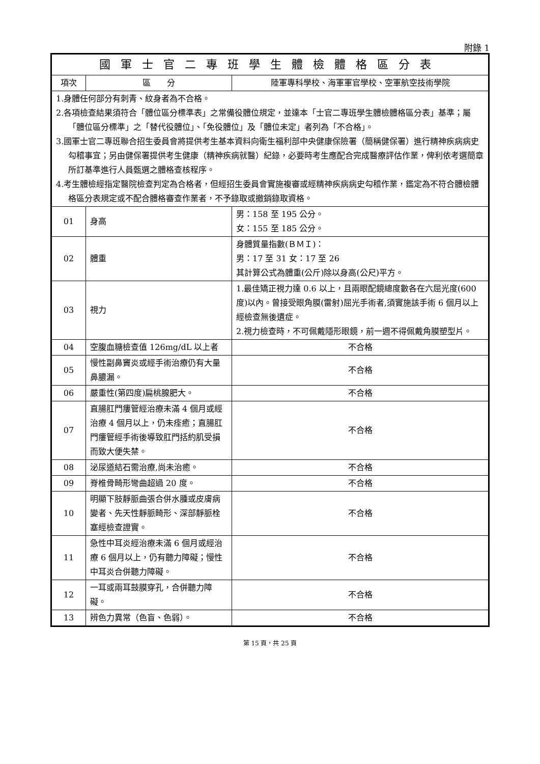附錄 1
| 國軍士官二專班學生體檢體格區分表 | | |
| --- | --- | --- |
| 項次 | 區 分 | 陸軍專科學校、海軍軍官學校、空軍航空技術學院 |
| 1.身體任何部分有刺青、紋身者為不合格。 2.各項檢查結果須符合「體位區分標準表」之常備役體位規定，並達本「士官二專班學生體檢體格區分表」基準；屬「體位區分標準」之「替代役體位」、「免役體位」及「體位未定」者列為「不合格」。 3.國軍士官二專班聯合招生委員會將提供考生基本資料向衛生福利部中央健康保險署（簡稱健保署）進行精神疾病病史勾稽事宜；另由健保署提供考生健康（精神疾病就醫）紀錄，必要時考生應配合完成醫療評估作業，俾利依考選簡章所訂基準進行人員甄選之體格查核程序。 4.考生體檢經指定醫院檢查判定為合格者，但經招生委員會實施複審或經精神疾病病史勾稽作業，鑑定為不符合體檢體格區分表規定或不配合體格審查作業者，不予錄取或撤銷錄取資格。 | | |
| 01 | 身高 | 男：158 至 195 公分。 女：155 至 185 公分。 |
| 02 | 體重 | 身體質量指數(ＢＭＩ)： 男：17 至 31 女：17 至 26 其計算公式為體重(公斤)除以身高(公尺)平方。 |
| 03 | 視力 | 1.最佳矯正視力達 0.6 以上，且兩眼配鏡總度數各在六屈光度(600 度)以內。曾接受眼角膜(雷射)屈光手術者,須實施該手術 6 個月以上經檢查無後遺症。 2.視力檢查時，不可佩戴隱形眼鏡，前一週不得佩戴角膜塑型片。 |
| 04 | 空腹血糖檢查值 126mg/dL 以上者 | 不合格 |
| 05 | 慢性副鼻竇炎或經手術治療仍有大量鼻膿漏。 | 不合格 |
| 06 | 嚴重性(第四度)扁桃腺肥大。 | 不合格 |
| 07 | 直腸肛門瘻管經治療未滿 4 個月或經治療 4 個月以上，仍未痊癒；直腸肛門瘻管經手術後導致肛門括約肌受損而致大便失禁。 | 不合格 |
| 08 | 泌尿道結石需治療,尚未治癒。 | 不合格 |
| 09 | 脊椎骨畸形彎曲超過 20 度。 | 不合格 |
| 10 | 明顯下肢靜脈曲張合併水腫或皮膚病變者、先天性靜脈畸形、深部靜脈栓塞經檢查證實。 | 不合格 |
| 11 | 急性中耳炎經治療未滿 6 個月或經治療 6 個月以上，仍有聽力障礙；慢性中耳炎合併聽力障礙。 | 不合格 |
| 12 | 一耳或兩耳鼓膜穿孔，合併聽力障礙。 | 不合格 |
| 13 | 辨色力異常（色盲、色弱）。 | 不合格 |
第 15 頁，共 25 頁